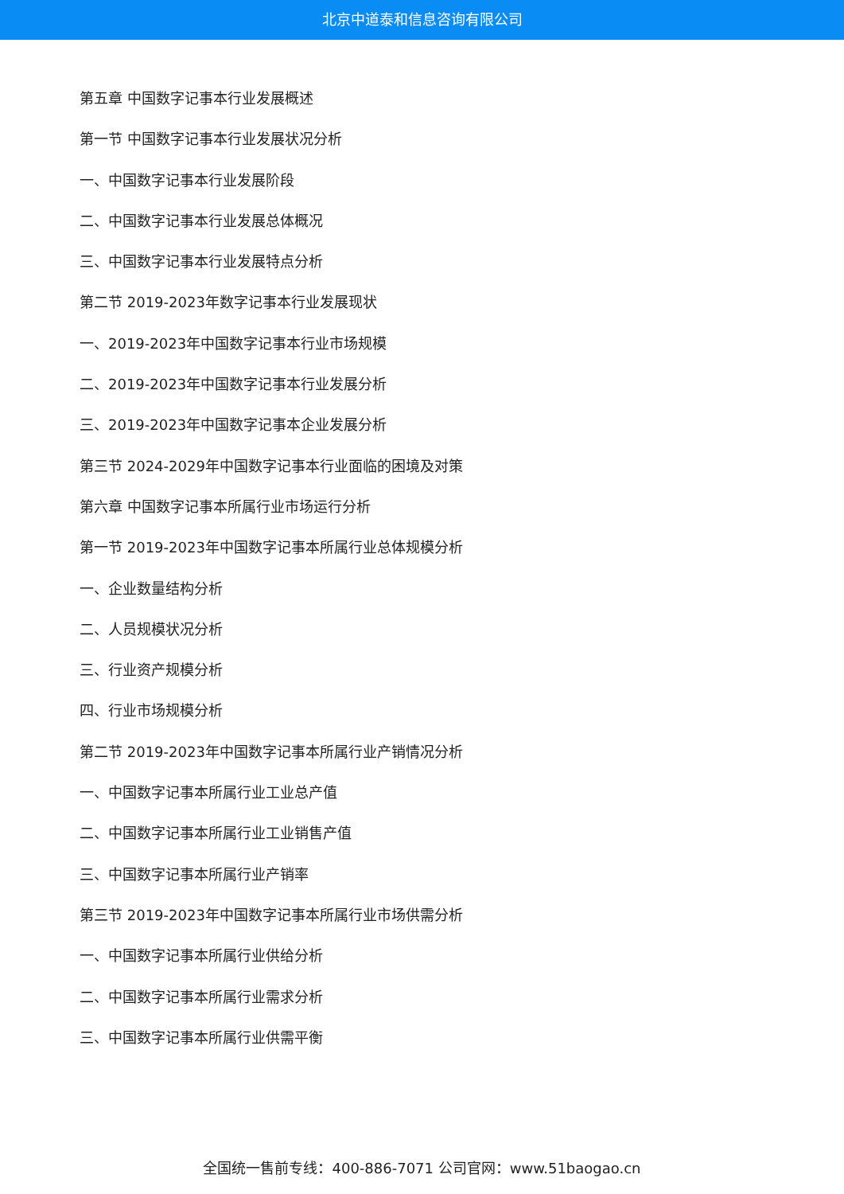北京中道泰和信息咨询有限公司
第五章 中国数字记事本行业发展概述
第一节 中国数字记事本行业发展状况分析
一、中国数字记事本行业发展阶段
二、中国数字记事本行业发展总体概况
三、中国数字记事本行业发展特点分析
第二节 2019-2023年数字记事本行业发展现状
一、2019-2023年中国数字记事本行业市场规模
二、2019-2023年中国数字记事本行业发展分析
三、2019-2023年中国数字记事本企业发展分析
第三节 2024-2029年中国数字记事本行业面临的困境及对策
第六章 中国数字记事本所属行业市场运行分析
第一节 2019-2023年中国数字记事本所属行业总体规模分析
一、企业数量结构分析
二、人员规模状况分析
三、行业资产规模分析
四、行业市场规模分析
第二节 2019-2023年中国数字记事本所属行业产销情况分析
一、中国数字记事本所属行业工业总产值
二、中国数字记事本所属行业工业销售产值
三、中国数字记事本所属行业产销率
第三节 2019-2023年中国数字记事本所属行业市场供需分析
一、中国数字记事本所属行业供给分析
二、中国数字记事本所属行业需求分析
三、中国数字记事本所属行业供需平衡
全国统一售前专线：400-886-7071 公司官网：www.51baogao.cn